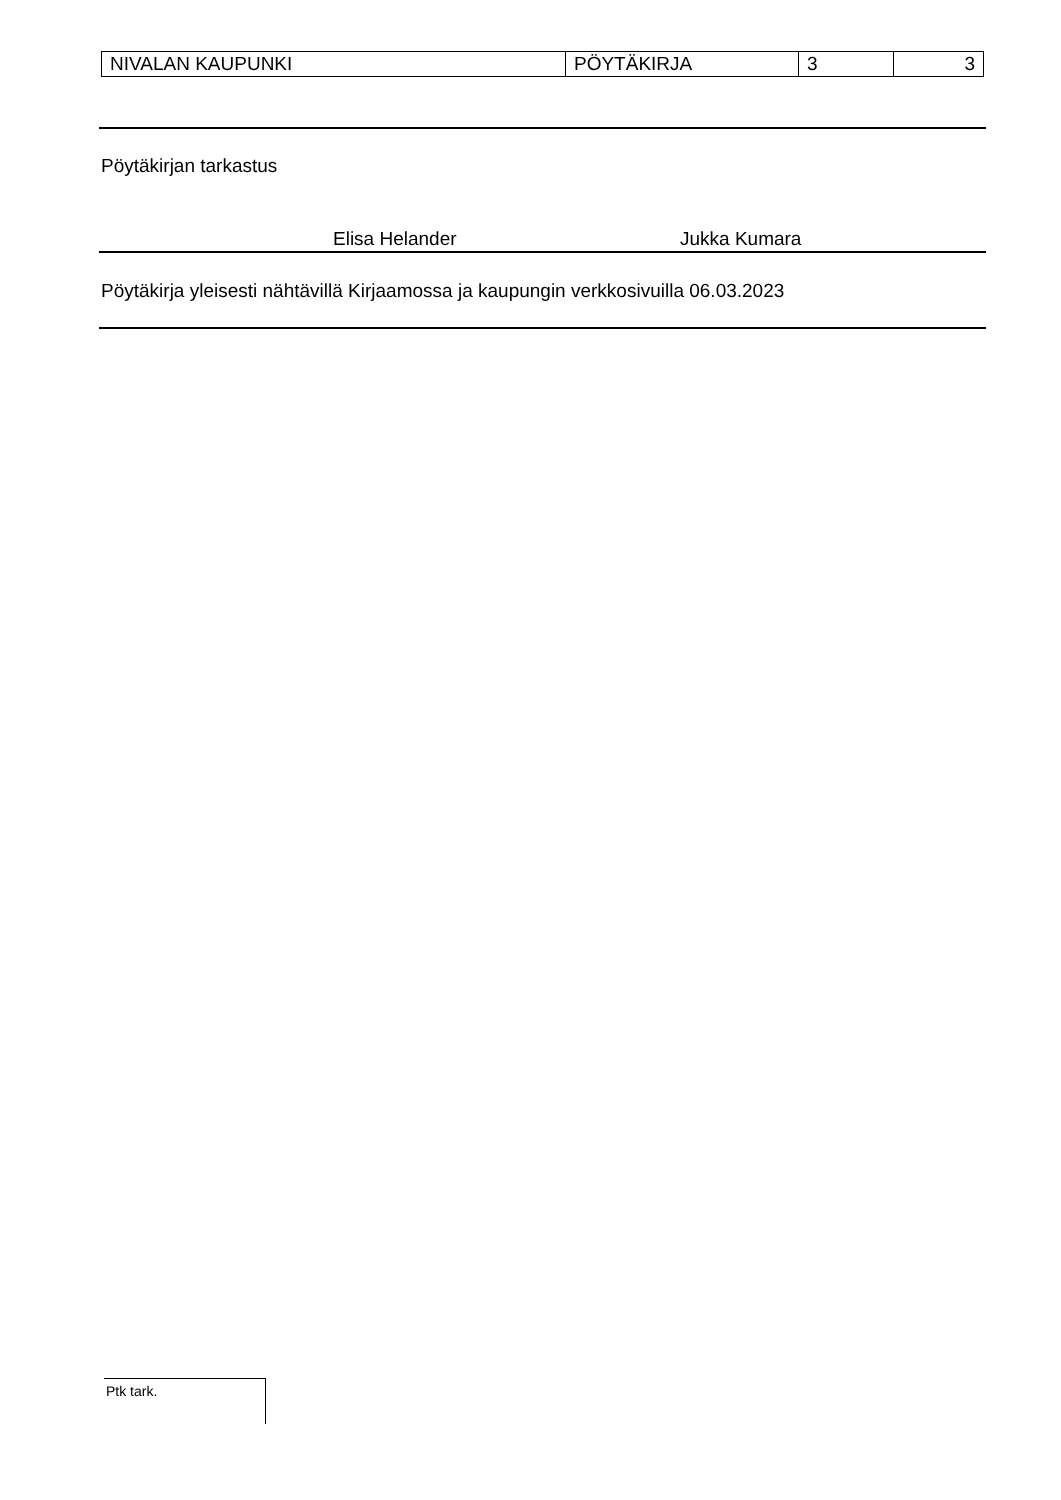| NIVALAN KAUPUNKI | PÖYTÄKIRJA | 3 | 3 |
Pöytäkirjan tarkastus
Elisa Helander Jukka Kumara
Pöytäkirja yleisesti nähtävillä Kirjaamossa ja kaupungin verkkosivuilla 06.03.2023
Ptk tark.